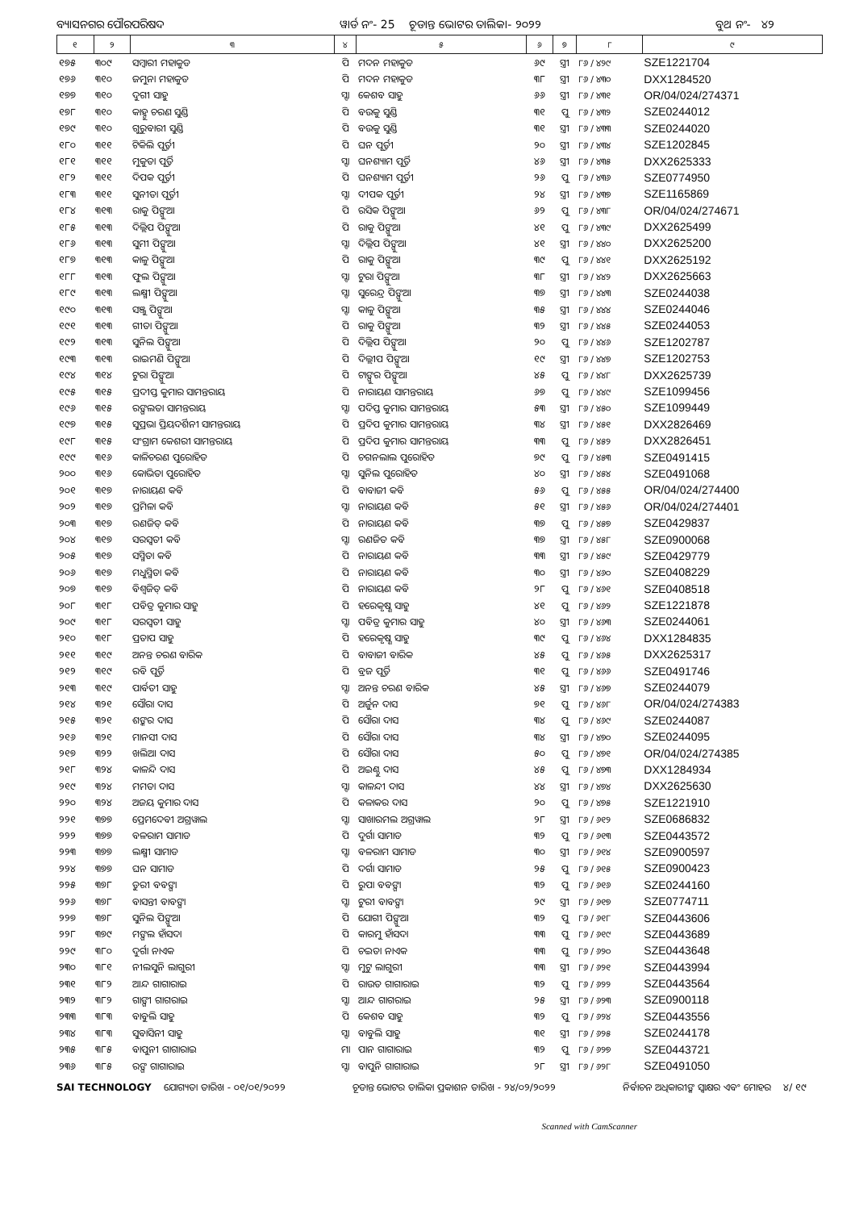ବ୍ୟାସନଗର ପୌରପରିଷଦ ୱାର୍ଡ ନଂ- 25 ଚୂଡାନ୍ତ ଭୋଟର ତାଲିକା- ୨୦୨୨ ବୁଥ ନଂ- ୪୨
| ୧ | ୨ | ୩ | ୪ | ୫ | ୬ | ୭ | ୮ | ୯ |
| --- | --- | --- | --- | --- | --- | --- | --- | --- |
| ୧୭୫ | ୩୦୯ | ସମ୍ବାରୀ ମହାକୁଡ | ପି | ମଦନ ମହାକୁଡ | ୬୯ | ସ୍ତ୍ରୀ | ୮୬ / ୪୨୯ | SZE1221704 |
| ୧୭୬ | ୩୧୦ | ଜମୁନା ମହାକୁଡ | ପି | ମଦନ ମହାକୁଡ | ୩୮ | ସ୍ତ୍ରୀ | ୮୬ / ୪୩୦ | DXX1284520 |
| ୧୭୭ | ୩୧୦ | ଦୁଗୀ ସାହୁ | ସ୍ବା | କେଶବ ସାହୁ | ୬୬ | ସ୍ତ୍ରୀ | ୮୬ / ୪୩୧ | OR/04/024/274371 |
| ୧୭୮ | ୩୧୦ | କାହ୍ନୁ ଚରଣ ସୁଣ୍ଡି | ପି | ବଉକୁ ସୁଣ୍ଡି | ୩୧ | ପୁ | ୮୬ / ୪୩୨ | SZE0244012 |
| ୧୭୯ | ୩୧୦ | ଗୁରୁବାରୀ ସୁଣ୍ଡି | ପି | ବଉକୁ ସୁଣ୍ଡି | ୩୧ | ସ୍ତ୍ରୀ | ୮୬ / ୪୩୩ | SZE0244020 |
| ୧୮୦ | ୩୧୧ | ଟିକିଲି ପୂର୍ତ୍ତୀ | ପି | ଘନ ପୂର୍ତ୍ତୀ | ୨୦ | ସ୍ତ୍ରୀ | ୮୬ / ୪୩୪ | SZE1202845 |
| ୧୮୧ | ୩୧୧ | ମୁକୁତା ପୂର୍ତ୍ତି | ସ୍ବା | ଘନଶ୍ୟାମ ପୂର୍ତ୍ତି | ୪୬ | ସ୍ତ୍ରୀ | ୮୬ / ୪୩୫ | DXX2625333 |
| ୧୮୨ | ୩୧୧ | ଦିପକ ପୂର୍ତ୍ତୀ | ପି | ଘନଶ୍ୟାମ ପୂର୍ତ୍ତୀ | ୨୬ | ପୁ | ୮୬ / ୪୩୬ | SZE0774950 |
| ୧୮୩ | ୩୧୧ | ସୁନୀତା ପୂର୍ତ୍ତୀ | ସ୍ବା | ଦୀପକ ପୂର୍ତ୍ତୀ | ୨୪ | ସ୍ତ୍ରୀ | ୮୬ / ୪୩୭ | SZE1165869 |
| ୧୮୪ | ୩୧୩ | ରାକୁ ପିଙ୍ଗୁଆ | ପି | ରସିକ ପିଙ୍ଗୁଆ | ୬୨ | ପୁ | ୮୬ / ୪୩୮ | OR/04/024/274671 |
| ୧୮୫ | ୩୧୩ | ଦିଲ୍ଲିପ ପିଙ୍ଗୁଆ | ପି | ରାକୁ ପିଙ୍ଗୁଆ | ୪୧ | ପୁ | ୮୬ / ୪୩୯ | DXX2625499 |
| ୧୮୬ | ୩୧୩ | ସୁମୀ ପିଙ୍ଗୁଆ | ସ୍ବା | ଦିଲ୍ଲିପ ପିଙ୍ଗୁଆ | ୪୧ | ସ୍ତ୍ରୀ | ୮୬ / ୪୪୦ | DXX2625200 |
| ୧୮୭ | ୩୧୩ | କାଳୁ ପିଙ୍ଗୁଆ | ପି | ରାକୁ ପିଙ୍ଗୁଆ | ୩୯ | ପୁ | ୮୬ / ୪୪୧ | DXX2625192 |
| ୧୮୮ | ୩୧୩ | ଫୁଲ ପିଙ୍ଗୁଆ | ସ୍ବା | ଟୁରା ପିଙ୍ଗୁଆ | ୩୮ | ସ୍ତ୍ରୀ | ୮୬ / ୪୪୨ | DXX2625663 |
| ୧୮୯ | ୩୧୩ | ଲକ୍ଷ୍ମୀ ପିଙ୍ଗୁଆ | ସ୍ବା | ସୁରେନ୍ଦ୍ର ପିଙ୍ଗୁଆ | ୩୭ | ସ୍ତ୍ରୀ | ୮୬ / ୪୪୩ | SZE0244038 |
| ୧୯୦ | ୩୧୩ | ସଞ୍ଜୁ ପିଙ୍ଗୁଆ | ସ୍ବା | କାଳୁ ପିଙ୍ଗୁଆ | ୩୫ | ସ୍ତ୍ରୀ | ୮୬ / ୪୪୪ | SZE0244046 |
| ୧୯୧ | ୩୧୩ | ଗୀତା ପିଙ୍ଗୁଆ | ପି | ରାକୁ ପିଙ୍ଗୁଆ | ୩୨ | ସ୍ତ୍ରୀ | ୮୬ / ୪୪୫ | SZE0244053 |
| ୧୯୨ | ୩୧୩ | ସୁନିଲ ପିଙ୍ଗୁଆ | ପି | ଦିଲ୍ଲିପ ପିଙ୍ଗୁଆ | ୨୦ | ପୁ | ୮୬ / ୪୪୬ | SZE1202787 |
| ୧୯୩ | ୩୧୩ | ରାଇମଣି ପିଙ୍ଗୁଆ | ପି | ଦିଲ୍ଲୀପ ପିଙ୍ଗୁଆ | ୧୯ | ସ୍ତ୍ରୀ | ୮୬ / ୪୪୭ | SZE1202753 |
| ୧୯୪ | ୩୧୪ | ଟୁରା ପିଙ୍ଗୁଆ | ପି | ଟାଙ୍ଗୁର ପିଙ୍ଗୁଆ | ୪୫ | ପୁ | ୮୬ / ୪୪୮ | DXX2625739 |
| ୧୯୫ | ୩୧୫ | ପ୍ରଦୀପ୍ତ କୁମାର ସାମନ୍ତରାୟ | ପି | ନାରାୟଣ ସାମନ୍ତରାୟ | ୬୭ | ପୁ | ୮୬ / ୪୪୯ | SZE1099456 |
| ୧୯୬ | ୩୧୫ | ରଙ୍ଗଲତା ସାମନ୍ତରାୟ | ସ୍ବା | ପଦିପ୍ତ କୁମାର ସାମନ୍ତରାୟ | ୫୩ | ସ୍ତ୍ରୀ | ୮୬ / ୪୫୦ | SZE1099449 |
| ୧୯୭ | ୩୧୫ | ସୁପ୍ରଭା ପ୍ରିୟଦର୍ଶିନୀ ସାମନ୍ତରାୟ | ପି | ପ୍ରଦିପ କୁମାର ସାମନ୍ତରାୟ | ୩୪ | ସ୍ତ୍ରୀ | ୮୬ / ୪୫୧ | DXX2826469 |
| ୧୯୮ | ୩୧୫ | ସଂଗ୍ରାମ କେଶରୀ ସାମନ୍ତରାୟ | ପି | ପ୍ରଦିପ କୁମାର ସାମନ୍ତରାୟ | ୩୩ | ପୁ | ୮୬ / ୪୫୨ | DXX2826451 |
| ୧୯୯ | ୩୧୬ | କାଳିଚରଣ ପୁରୋହିତ | ପି | ଚଗନଲାଲ ପୁରୋହିତ | ୭୯ | ପୁ | ୮୬ / ୪୫୩ | SZE0491415 |
| ୨୦୦ | ୩୧୬ | କୋଭିତା ପୁରୋହିତ | ସ୍ବା | ସୁନିଲ ପୁରୋହିତ | ୪୦ | ସ୍ତ୍ରୀ | ୮୬ / ୪୫୪ | SZE0491068 |
| ୨୦୧ | ୩୧୭ | ନାରାୟଣ କବି | ପି | ବାବାଜୀ କବି | ୫୬ | ପୁ | ୮୬ / ୪୫୫ | OR/04/024/274400 |
| ୨୦୨ | ୩୧୭ | ପ୍ରମିଳା କବି | ସ୍ବା | ନାରାୟଣ କବି | ୫୧ | ସ୍ତ୍ରୀ | ୮୬ / ୪୫୬ | OR/04/024/274401 |
| ୨୦୩ | ୩୧୭ | ରଣଜିତ୍ କବି | ପି | ନାରାୟଣ କବି | ୩୭ | ପୁ | ୮୬ / ୪୫୭ | SZE0429837 |
| ୨୦୪ | ୩୧୭ | ସରସ୍ୱତୀ କବି | ସ୍ବା | ରଣଜିତ କବି | ୩୭ | ସ୍ତ୍ରୀ | ୮୬ / ୪୫୮ | SZE0900068 |
| ୨୦୫ | ୩୧୭ | ସସ୍ମିତା କବି | ପି | ନାରାୟଣ କବି | ୩୩ | ସ୍ତ୍ରୀ | ୮୬ / ୪୫୯ | SZE0429779 |
| ୨୦୬ | ୩୧୭ | ମଧୁସ୍ମିତା କବି | ପି | ନାରାୟଣ କବି | ୩୦ | ସ୍ତ୍ରୀ | ୮୬ / ୪୬୦ | SZE0408229 |
| ୨୦୭ | ୩୧୭ | ବିଶ୍ୱଜିତ୍ କବି | ପି | ନାରାୟଣ କବି | ୨୮ | ପୁ | ୮୬ / ୪୬୧ | SZE0408518 |
| ୨୦୮ | ୩୧୮ | ପବିତ୍ର କୁମାର ସାହୁ | ପି | ହରେକୃଷ୍ଣ ସାହୁ | ୪୧ | ପୁ | ୮୬ / ୪୬୨ | SZE1221878 |
| ୨୦୯ | ୩୧୮ | ସରସ୍ୱତୀ ସାହୁ | ସ୍ବା | ପବିତ୍ର କୁମାର ସାହୁ | ୪୦ | ସ୍ତ୍ରୀ | ୮୬ / ୪୬୩ | SZE0244061 |
| ୨୧୦ | ୩୧୮ | ପ୍ରତାପ ସାହୁ | ପି | ହରେକୃଷ୍ଣ ସାହୁ | ୩୯ | ପୁ | ୮୬ / ୪୬୪ | DXX1284835 |
| ୨୧୧ | ୩୧୯ | ଅନନ୍ତ ଚରଣ ବାରିକ | ପି | ବାବାଜୀ ବାରିକ | ୪୫ | ପୁ | ୮୬ / ୪୬୫ | DXX2625317 |
| ୨୧୨ | ୩୧୯ | ରବି ପୂର୍ତ୍ତି | ପି | ବ୍ରଜ ପୂର୍ତ୍ତି | ୩୧ | ପୁ | ୮୬ / ୪୬୬ | SZE0491746 |
| ୨୧୩ | ୩୧୯ | ପାର୍ବତୀ ସାହୁ | ସ୍ବା | ଅନନ୍ତ ଚରଣ ବାରିକ | ୪୫ | ସ୍ତ୍ରୀ | ୮୬ / ୪୬୭ | SZE0244079 |
| ୨୧୪ | ୩୨୧ | ସୌରା ଦାସ | ପି | ଅର୍ଜୁନ ଦାସ | ୭୧ | ପୁ | ୮୬ / ୪୬୮ | OR/04/024/274383 |
| ୨୧୫ | ୩୨୧ | ଶଙ୍କର ଦାସ | ପି | ସୌରା ଦାସ | ୩୪ | ପୁ | ୮୬ / ୪୬୯ | SZE0244087 |
| ୨୧୬ | ୩୨୧ | ମାନସୀ ଦାସ | ପି | ସୌରା ଦାସ | ୩୪ | ସ୍ତ୍ରୀ | ୮୬ / ୪୭୦ | SZE0244095 |
| ୨୧୭ | ୩୨୨ | ଖଲିଆ ଦାସ | ପି | ସୌରା ଦାସ | ୫୦ | ପୁ | ୮୬ / ୪୭୧ | OR/04/024/274385 |
| ୨୧୮ | ୩୨୪ | କାଳନ୍ଦି ଦାସ | ପି | ଅଇଣ୍ଠୁ ଦାସ | ୪୫ | ପୁ | ୮୬ / ୪୭୩ | DXX1284934 |
| ୨୧୯ | ୩୨୪ | ମମତା ଦାସ | ସ୍ବା | କାଳନ୍ଦୀ ଦାସ | ୪୪ | ସ୍ତ୍ରୀ | ୮୬ / ୪୭୪ | DXX2625630 |
| ୨୨୦ | ୩୨୪ | ଅଜୟ କୁମାର ଦାସ | ପି | କଳାକର ଦାସ | ୨୦ | ପୁ | ୮୬ / ୪୭୫ | SZE1221910 |
| ୨୨୧ | ୩୭୭ | ପ୍ରେମଦେବୀ ଅଗ୍ରୱାଲ | ସ୍ବା | ସାଖାରମଲ ଅଗ୍ରୱାଲ | ୨୮ | ସ୍ତ୍ରୀ | ୮୬ / ୬୧୨ | SZE0686832 |
| ୨୨୨ | ୩୭୭ | ବଳରାମ ସାମାଡ | ପି | ଦୁର୍ଗା ସାମାଡ | ୩୨ | ପୁ | ୮୬ / ୬୧୩ | SZE0443572 |
| ୨୨୩ | ୩୭୭ | ଲକ୍ଷ୍ମୀ ସାମାଡ | ସ୍ବା | ବଳରାମ ସାମାଡ | ୩୦ | ସ୍ତ୍ରୀ | ୮୬ / ୬୧୪ | SZE0900597 |
| ୨୨୪ | ୩୭୭ | ଘନ ସାମାଡ | ପି | ଦର୍ଗା ସାମାଡ | ୨୫ | ପୁ | ୮୬ / ୬୧୫ | SZE0900423 |
| ୨୨୫ | ୩୭୮ | ଡୁରୀ ବବଙ୍ଗା | ପି | ରୁପା ବବଙ୍ଗା | ୩୨ | ପୁ | ୮୬ / ୬୧୬ | SZE0244160 |
| ୨୨୬ | ୩୭୮ | ବାସନ୍ତୀ ବାବଙ୍ଗା | ସ୍ବା | ଟୁରୀ ବାବଙ୍ଗା | ୨୯ | ସ୍ତ୍ରୀ | ୮୬ / ୬୧୭ | SZE0774711 |
| ୨୨୭ | ୩୭୮ | ସୁନିଲ ପିଙ୍ଗୁଆ | ପି | ଯୋଗୀ ପିଙ୍ଗୁଆ | ୩୨ | ପୁ | ୮୬ / ୬୧୮ | SZE0443606 |
| ୨୨୮ | ୩୭୯ | ମଙ୍ଗଲ ହାଁସଦା | ପି | କାରମୁ ହାଁସଦା | ୩୩ | ପୁ | ୮୬ / ୬୧୯ | SZE0443689 |
| ୨୨୯ | ୩୮୦ | ଦୁର୍ଗା ନାଏକ | ପି | ଚଇତା ନାଏକ | ୩୩ | ପୁ | ୮୬ / ୬୨୦ | SZE0443648 |
| ୨୩୦ | ୩୮୧ | ନୀଲସୁନି ଲାଗୁରୀ | ସ୍ବା | ମୁଟୁ ଲାଗୁରୀ | ୩୩ | ସ୍ତ୍ରୀ | ୮୬ / ୬୨୧ | SZE0443994 |
| ୨୩୧ | ୩୮୨ | ଆନ୍ଦ ଗାଗାରାଇ | ପି | ରାଉତ ଗାଗାରାଇ | ୩୨ | ପୁ | ୮୬ / ୬୨୨ | SZE0443564 |
| ୨୩୨ | ୩୮୨ | ଗାଙ୍ଗୀ ଗାଗରାଇ | ସ୍ବା | ଆନ୍ଦ ଗାଗରାଇ | ୨୫ | ସ୍ତ୍ରୀ | ୮୬ / ୬୨୩ | SZE0900118 |
| ୨୩୩ | ୩୮୩ | ବାବୁଲି ସାହୁ | ପି | କେଶବ ସାହୁ | ୩୨ | ପୁ | ୮୬ / ୬୨୪ | SZE0443556 |
| ୨୩୪ | ୩୮୩ | ସୁବାସିନୀ ସାହୁ | ସ୍ବା | ବାବୁଲି ସାହୁ | ୩୧ | ସ୍ତ୍ରୀ | ୮୬ / ୬୨୫ | SZE0244178 |
| ୨୩୫ | ୩୮୫ | ବାପୁନୀ ଗାଗାରାଇ | ମା | ପାନ ଗାଗାରାଇ | ୩୨ | ପୁ | ୮୬ / ୬୨୭ | SZE0443721 |
| ୨୩୬ | ୩୮୫ | ରଙ୍ଗ ଗାଗାରାଇ | ସ୍ବା | ବାପୁନି ଗାଗାରାଇ | ୨୮ | ସ୍ତ୍ରୀ | ୮୬ / ୬୨୮ | SZE0491050 |
SAI TECHNOLOGY ଯୋଗ୍ୟତା ତାରିଖ - ୦୧/୦୧/୨୦୨୨ ଚୂଡାନ୍ତ ଭୋଟର ତାଲିକା ପ୍ରକାଶନ ତାରିଖ - ୨୪/୦୨/୨୦୨୨ ନିର୍ବାଚନ ଅଧିକାରୀଙ୍କ ସ୍ୱାକ୍ଷର ଏବଂ ମୋହର ୪/ ୧୯
Scanned with CamScanner